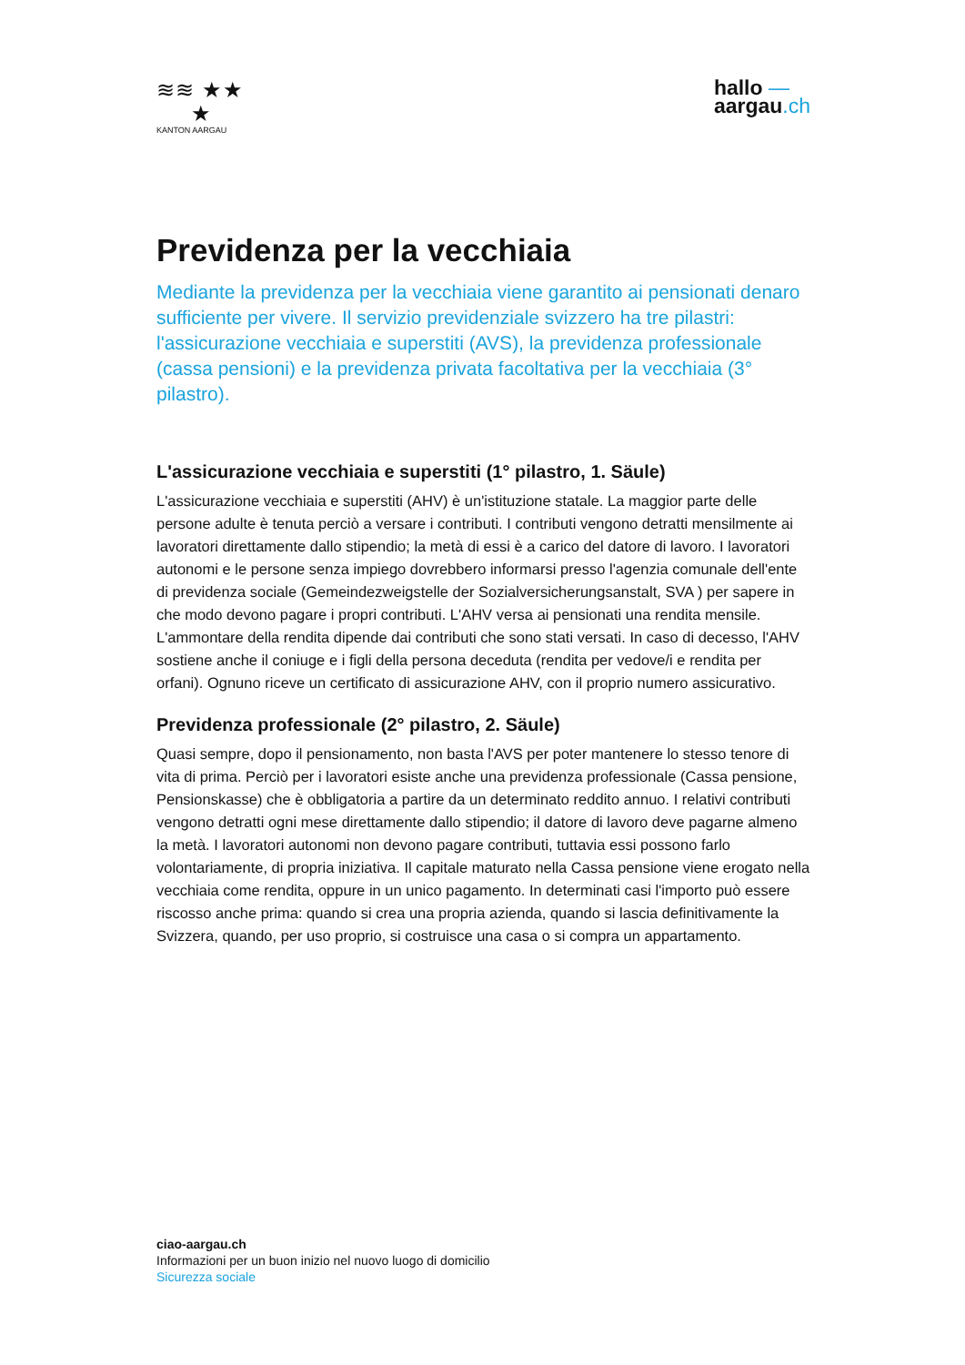≋≋ ★★
★
KANTON AARGAU
hallo —
aargau.ch
Previdenza per la vecchiaia
Mediante la previdenza per la vecchiaia viene garantito ai pensionati denaro sufficiente per vivere. Il servizio previdenziale svizzero ha tre pilastri: l'assicurazione vecchiaia e superstiti (AVS), la previdenza professionale (cassa pensioni) e la previdenza privata facoltativa per la vecchiaia (3° pilastro).
L'assicurazione vecchiaia e superstiti (1° pilastro, 1. Säule)
L'assicurazione vecchiaia e superstiti (AHV) è un'istituzione statale. La maggior parte delle persone adulte è tenuta perciò a versare i contributi. I contributi vengono detratti mensilmente ai lavoratori direttamente dallo stipendio; la metà di essi è a carico del datore di lavoro. I lavoratori autonomi e le persone senza impiego dovrebbero informarsi presso l'agenzia comunale dell'ente di previdenza sociale (Gemeindezweigstelle der Sozialversicherungsanstalt, SVA ) per sapere in che modo devono pagare i propri contributi. L'AHV versa ai pensionati una rendita mensile. L'ammontare della rendita dipende dai contributi che sono stati versati. In caso di decesso, l'AHV sostiene anche il coniuge e i figli della persona deceduta (rendita per vedove/i e rendita per orfani). Ognuno riceve un certificato di assicurazione AHV, con il proprio numero assicurativo.
Previdenza professionale (2° pilastro, 2. Säule)
Quasi sempre, dopo il pensionamento, non basta l'AVS per poter mantenere lo stesso tenore di vita di prima. Perciò per i lavoratori esiste anche una previdenza professionale (Cassa pensione, Pensionskasse) che è obbligatoria a partire da un determinato reddito annuo. I relativi contributi vengono detratti ogni mese direttamente dallo stipendio; il datore di lavoro deve pagarne almeno la metà. I lavoratori autonomi non devono pagare contributi, tuttavia essi possono farlo volontariamente, di propria iniziativa. Il capitale maturato nella Cassa pensione viene erogato nella vecchiaia come rendita, oppure in un unico pagamento. In determinati casi l'importo può essere riscosso anche prima: quando si crea una propria azienda, quando si lascia definitivamente la Svizzera, quando, per uso proprio, si costruisce una casa o si compra un appartamento.
ciao-aargau.ch
Informazioni per un buon inizio nel nuovo luogo di domicilio
Sicurezza sociale